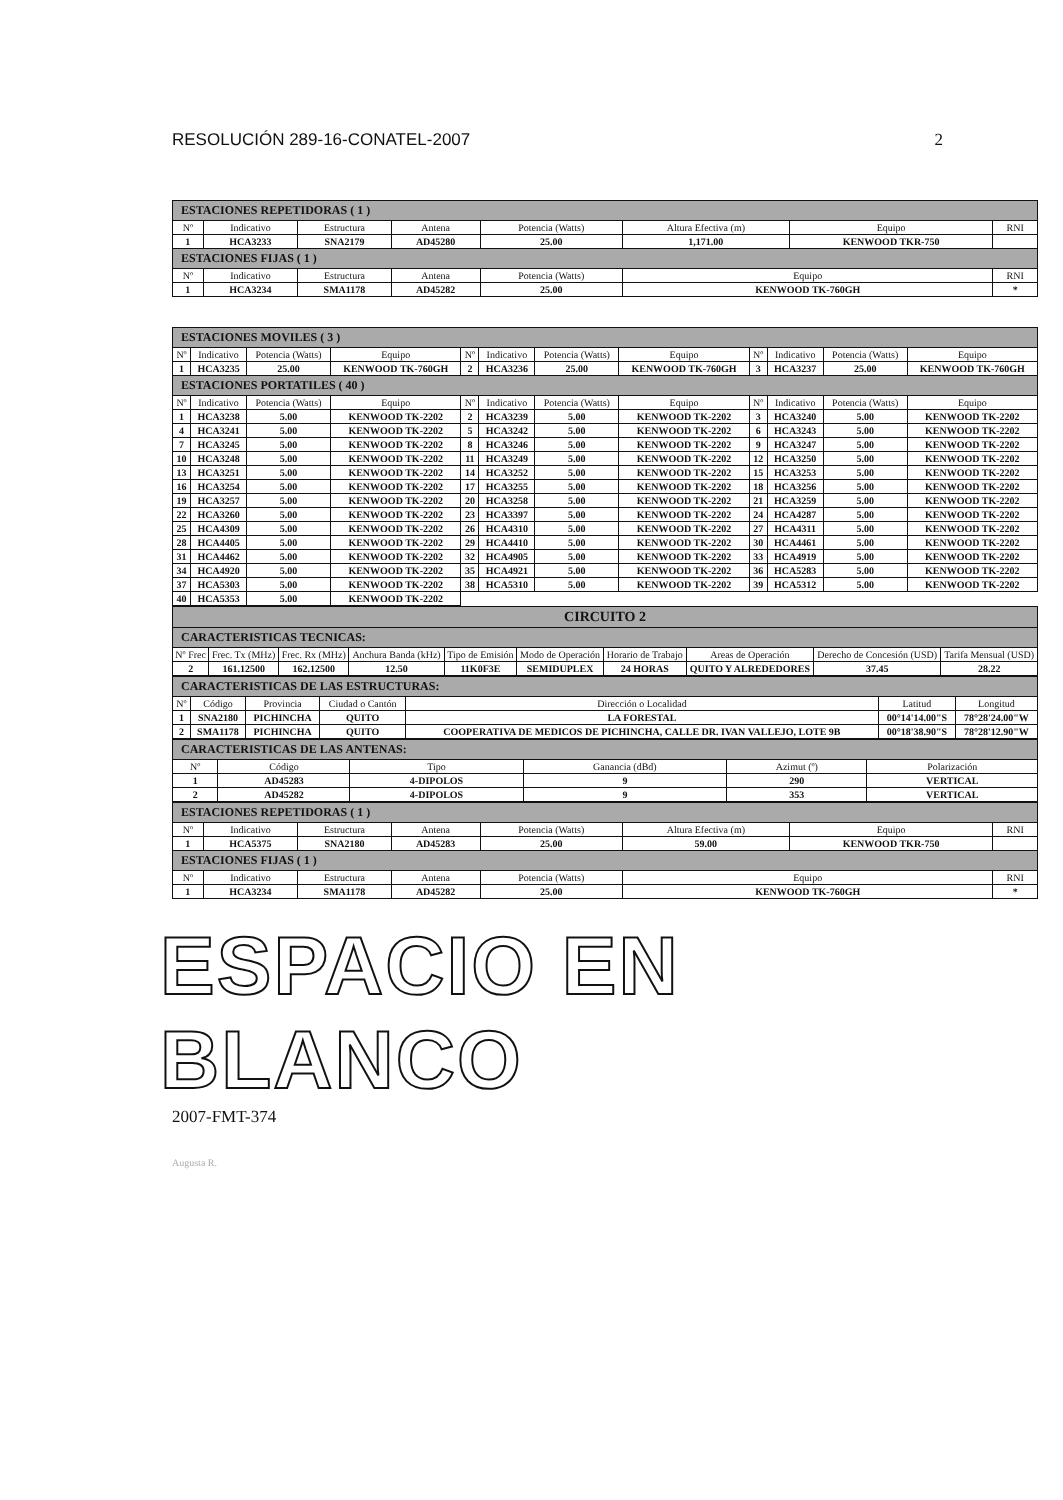RESOLUCIÓN 289-16-CONATEL-2007 2
| ESTACIONES REPETIDORAS ( 1 ) | | | | | | | |
| Nº | Indicativo | Estructura | Antena | Potencia (Watts) | Altura Efectiva (m) | Equipo | RNI |
| 1 | HCA3233 | SNA2179 | AD45280 | 25.00 | 1,171.00 | KENWOOD TKR-750 | |
| ESTACIONES FIJAS ( 1 ) | | | | | | | |
| Nº | Indicativo | Estructura | Antena | Potencia (Watts) | Equipo | | RNI |
| 1 | HCA3234 | SMA1178 | AD45282 | 25.00 | KENWOOD TK-760GH | | * |
| ESTACIONES MOVILES ( 3 ) | | | | | | | | | | | |
| Nº | Indicativo | Potencia (Watts) | Equipo | Nº | Indicativo | Potencia (Watts) | Equipo | Nº | Indicativo | Potencia (Watts) | Equipo |
| 1 | HCA3235 | 25.00 | KENWOOD TK-760GH | 2 | HCA3236 | 25.00 | KENWOOD TK-760GH | 3 | HCA3237 | 25.00 | KENWOOD TK-760GH |
| ESTACIONES PORTATILES ( 40 ) | | | | | | | | | | | |
| Nº | Indicativo | Potencia (Watts) | Equipo | Nº | Indicativo | Potencia (Watts) | Equipo | Nº | Indicativo | Potencia (Watts) | Equipo |
| 1 | HCA3238 | 5.00 | KENWOOD TK-2202 | 2 | HCA3239 | 5.00 | KENWOOD TK-2202 | 3 | HCA3240 | 5.00 | KENWOOD TK-2202 |
| 4 | HCA3241 | 5.00 | KENWOOD TK-2202 | 5 | HCA3242 | 5.00 | KENWOOD TK-2202 | 6 | HCA3243 | 5.00 | KENWOOD TK-2202 |
| 7 | HCA3245 | 5.00 | KENWOOD TK-2202 | 8 | HCA3246 | 5.00 | KENWOOD TK-2202 | 9 | HCA3247 | 5.00 | KENWOOD TK-2202 |
| 10 | HCA3248 | 5.00 | KENWOOD TK-2202 | 11 | HCA3249 | 5.00 | KENWOOD TK-2202 | 12 | HCA3250 | 5.00 | KENWOOD TK-2202 |
| 13 | HCA3251 | 5.00 | KENWOOD TK-2202 | 14 | HCA3252 | 5.00 | KENWOOD TK-2202 | 15 | HCA3253 | 5.00 | KENWOOD TK-2202 |
| 16 | HCA3254 | 5.00 | KENWOOD TK-2202 | 17 | HCA3255 | 5.00 | KENWOOD TK-2202 | 18 | HCA3256 | 5.00 | KENWOOD TK-2202 |
| 19 | HCA3257 | 5.00 | KENWOOD TK-2202 | 20 | HCA3258 | 5.00 | KENWOOD TK-2202 | 21 | HCA3259 | 5.00 | KENWOOD TK-2202 |
| 22 | HCA3260 | 5.00 | KENWOOD TK-2202 | 23 | HCA3397 | 5.00 | KENWOOD TK-2202 | 24 | HCA4287 | 5.00 | KENWOOD TK-2202 |
| 25 | HCA4309 | 5.00 | KENWOOD TK-2202 | 26 | HCA4310 | 5.00 | KENWOOD TK-2202 | 27 | HCA4311 | 5.00 | KENWOOD TK-2202 |
| 28 | HCA4405 | 5.00 | KENWOOD TK-2202 | 29 | HCA4410 | 5.00 | KENWOOD TK-2202 | 30 | HCA4461 | 5.00 | KENWOOD TK-2202 |
| 31 | HCA4462 | 5.00 | KENWOOD TK-2202 | 32 | HCA4905 | 5.00 | KENWOOD TK-2202 | 33 | HCA4919 | 5.00 | KENWOOD TK-2202 |
| 34 | HCA4920 | 5.00 | KENWOOD TK-2202 | 35 | HCA4921 | 5.00 | KENWOOD TK-2202 | 36 | HCA5283 | 5.00 | KENWOOD TK-2202 |
| 37 | HCA5303 | 5.00 | KENWOOD TK-2202 | 38 | HCA5310 | 5.00 | KENWOOD TK-2202 | 39 | HCA5312 | 5.00 | KENWOOD TK-2202 |
| 40 | HCA5353 | 5.00 | KENWOOD TK-2202 | | | | | | | | |
| CIRCUITO 2 | | | | | | | | | |
| CARACTERISTICAS TECNICAS: | | | | | | | | | |
| Nº Frec | Frec. Tx (MHz) | Frec. Rx (MHz) | Anchura Banda (kHz) | Tipo de Emisión | Modo de Operación | Horario de Trabajo | Areas de Operación | Derecho de Concesión (USD) | Tarifa Mensual (USD) |
| 2 | 161.12500 | 162.12500 | 12.50 | 11K0F3E | SEMIDUPLEX | 24 HORAS | QUITO Y ALREDEDORES | 37.45 | 28.22 |
| CARACTERISTICAS DE LAS ESTRUCTURAS: | | | | | | |
| Nº | Código | Provincia | Ciudad o Cantón | Dirección o Localidad | Latitud | Longitud |
| 1 | SNA2180 | PICHINCHA | QUITO | LA FORESTAL | 00°14'14.00"S | 78°28'24.00"W |
| 2 | SMA1178 | PICHINCHA | QUITO | COOPERATIVA DE MEDICOS DE PICHINCHA, CALLE DR. IVAN VALLEJO, LOTE 9B | 00°18'38.90"S | 78°28'12.90"W |
| CARACTERISTICAS DE LAS ANTENAS: | | | | | |
| Nº | Código | Tipo | Ganancia (dBd) | Azimut (º) | Polarización |
| 1 | AD45283 | 4-DIPOLOS | 9 | 290 | VERTICAL |
| 2 | AD45282 | 4-DIPOLOS | 9 | 353 | VERTICAL |
| ESTACIONES REPETIDORAS ( 1 ) | | | | | | | |
| Nº | Indicativo | Estructura | Antena | Potencia (Watts) | Altura Efectiva (m) | Equipo | RNI |
| 1 | HCA5375 | SNA2180 | AD45283 | 25.00 | 59.00 | KENWOOD TKR-750 | |
| ESTACIONES FIJAS ( 1 ) | | | | | | | |
| Nº | Indicativo | Estructura | Antena | Potencia (Watts) | Equipo | | RNI |
| 1 | HCA3234 | SMA1178 | AD45282 | 25.00 | KENWOOD TK-760GH | | * |
ESPACIO EN BLANCO
2007-FMT-374
Augusta R.